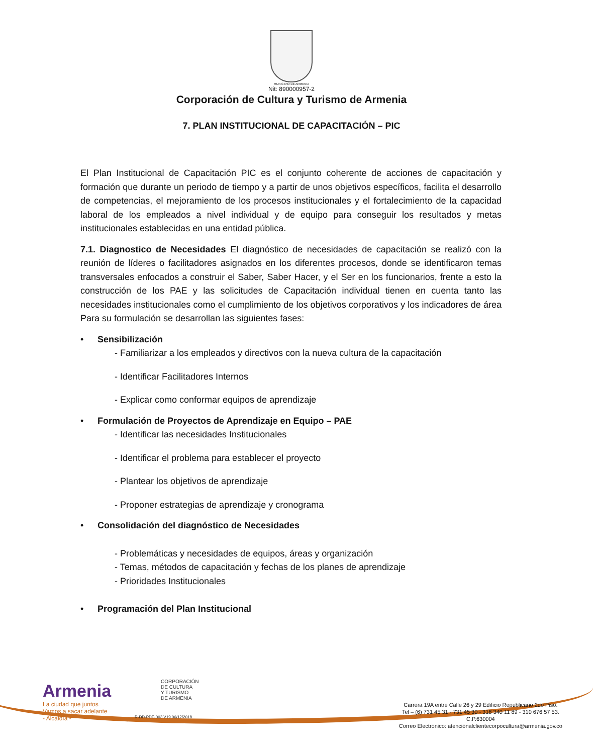MUNICIPIO DE ARMENIA
Nit: 890000957-2
Corporación de Cultura y Turismo de Armenia
7. PLAN INSTITUCIONAL DE CAPACITACIÓN – PIC
El Plan Institucional de Capacitación PIC es el conjunto coherente de acciones de capacitación y formación que durante un periodo de tiempo y a partir de unos objetivos específicos, facilita el desarrollo de competencias, el mejoramiento de los procesos institucionales y el fortalecimiento de la capacidad laboral de los empleados a nivel individual y de equipo para conseguir los resultados y metas institucionales establecidas en una entidad pública.
7.1. Diagnostico de Necesidades El diagnóstico de necesidades de capacitación se realizó con la reunión de líderes o facilitadores asignados en los diferentes procesos, donde se identificaron temas transversales enfocados a construir el Saber, Saber Hacer, y el Ser en los funcionarios, frente a esto la construcción de los PAE y las solicitudes de Capacitación individual tienen en cuenta tanto las necesidades institucionales como el cumplimiento de los objetivos corporativos y los indicadores de área Para su formulación se desarrollan las siguientes fases:
• Sensibilización
- Familiarizar a los empleados y directivos con la nueva cultura de la capacitación
- Identificar Facilitadores Internos
- Explicar como conformar equipos de aprendizaje
• Formulación de Proyectos de Aprendizaje en Equipo – PAE
- Identificar las necesidades Institucionales
- Identificar el problema para establecer el proyecto
- Plantear los objetivos de aprendizaje
- Proponer estrategias de aprendizaje y cronograma
• Consolidación del diagnóstico de Necesidades
- Problemáticas y necesidades de equipos, áreas y organización
- Temas, métodos de capacitación y fechas de los planes de aprendizaje
- Prioridades Institucionales
• Programación del Plan Institucional
Armenia
La ciudad que juntos
Vamos a sacar adelante
- Alcaldía -
CORPORACIÓN
DE CULTURA
Y TURISMO
DE ARMENIA
R-DD-PDE-003 V19 06/12/2018
Carrera 19A entre Calle 26 y 29 Edificio Republicano 2do Piso.
Tel – (6) 731 45 31 - 731 45 30 - 318 340 11 89 - 310 676 57 53.
C.P.630004
Correo Electrónico: atenciónalclientecorpocultura@armenia.gov.co